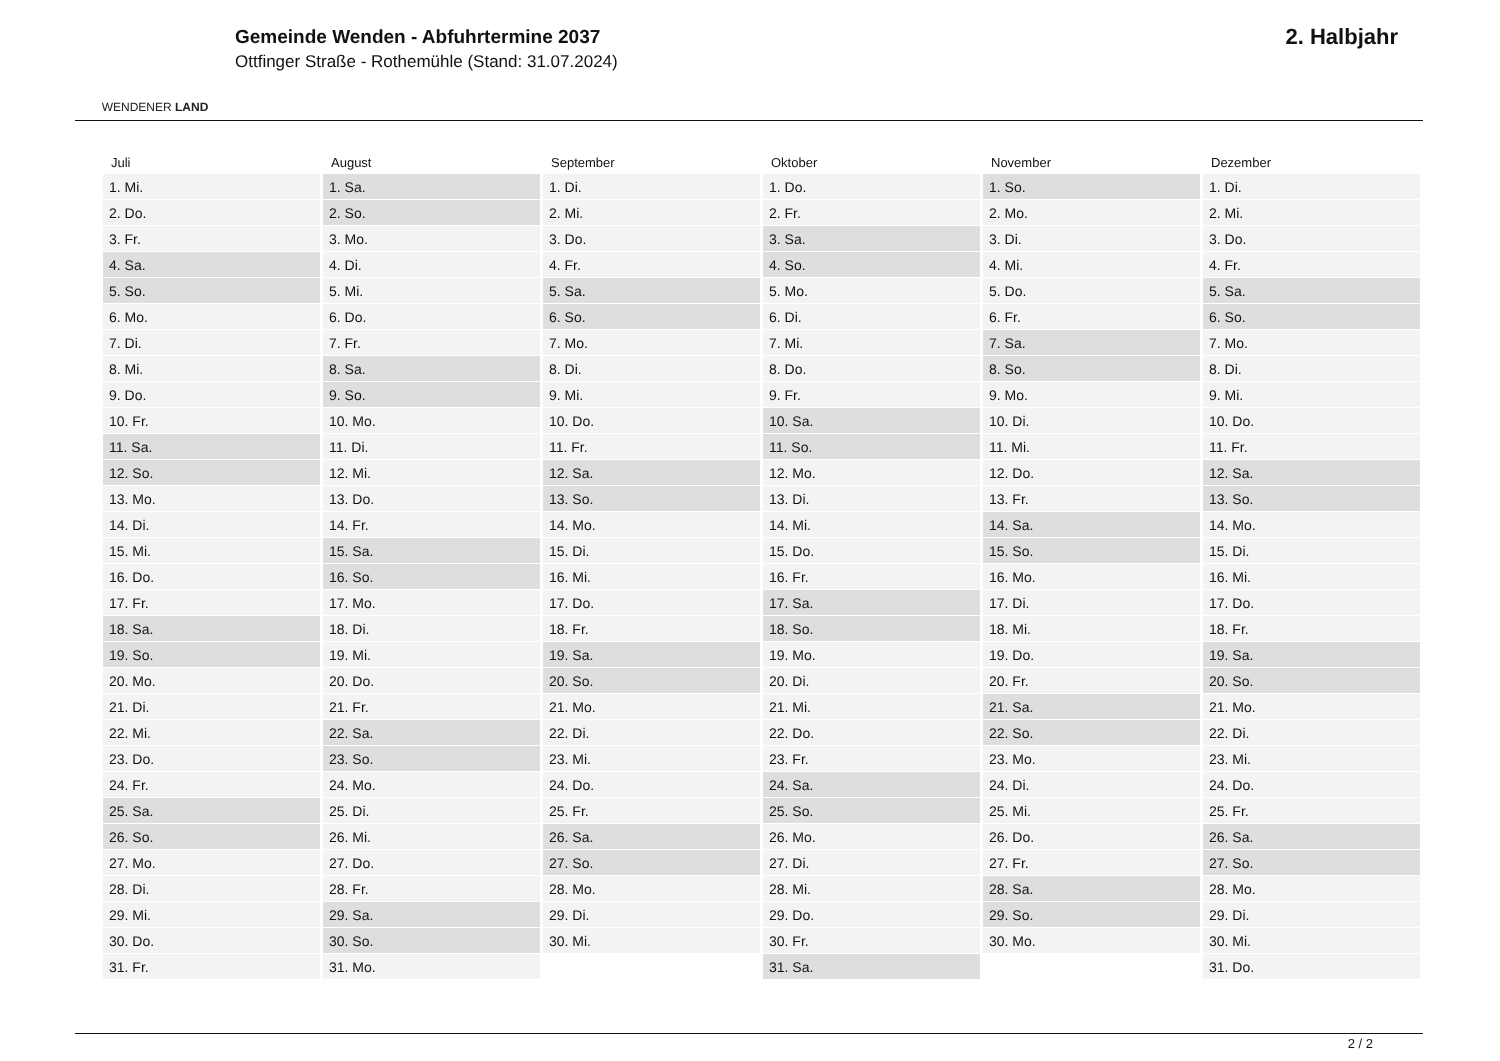WENDENER LAND
Gemeinde Wenden - Abfuhrtermine 2037
Ottfinger Straße - Rothemühle (Stand: 31.07.2024)
2. Halbjahr
| Juli | August | September | Oktober | November | Dezember |
| --- | --- | --- | --- | --- | --- |
| 1. Mi. | 1. Sa. | 1. Di. | 1. Do. | 1. So. | 1. Di. |
| 2. Do. | 2. So. | 2. Mi. | 2. Fr. | 2. Mo. | 2. Mi. |
| 3. Fr. | 3. Mo. | 3. Do. | 3. Sa. | 3. Di. | 3. Do. |
| 4. Sa. | 4. Di. | 4. Fr. | 4. So. | 4. Mi. | 4. Fr. |
| 5. So. | 5. Mi. | 5. Sa. | 5. Mo. | 5. Do. | 5. Sa. |
| 6. Mo. | 6. Do. | 6. So. | 6. Di. | 6. Fr. | 6. So. |
| 7. Di. | 7. Fr. | 7. Mo. | 7. Mi. | 7. Sa. | 7. Mo. |
| 8. Mi. | 8. Sa. | 8. Di. | 8. Do. | 8. So. | 8. Di. |
| 9. Do. | 9. So. | 9. Mi. | 9. Fr. | 9. Mo. | 9. Mi. |
| 10. Fr. | 10. Mo. | 10. Do. | 10. Sa. | 10. Di. | 10. Do. |
| 11. Sa. | 11. Di. | 11. Fr. | 11. So. | 11. Mi. | 11. Fr. |
| 12. So. | 12. Mi. | 12. Sa. | 12. Mo. | 12. Do. | 12. Sa. |
| 13. Mo. | 13. Do. | 13. So. | 13. Di. | 13. Fr. | 13. So. |
| 14. Di. | 14. Fr. | 14. Mo. | 14. Mi. | 14. Sa. | 14. Mo. |
| 15. Mi. | 15. Sa. | 15. Di. | 15. Do. | 15. So. | 15. Di. |
| 16. Do. | 16. So. | 16. Mi. | 16. Fr. | 16. Mo. | 16. Mi. |
| 17. Fr. | 17. Mo. | 17. Do. | 17. Sa. | 17. Di. | 17. Do. |
| 18. Sa. | 18. Di. | 18. Fr. | 18. So. | 18. Mi. | 18. Fr. |
| 19. So. | 19. Mi. | 19. Sa. | 19. Mo. | 19. Do. | 19. Sa. |
| 20. Mo. | 20. Do. | 20. So. | 20. Di. | 20. Fr. | 20. So. |
| 21. Di. | 21. Fr. | 21. Mo. | 21. Mi. | 21. Sa. | 21. Mo. |
| 22. Mi. | 22. Sa. | 22. Di. | 22. Do. | 22. So. | 22. Di. |
| 23. Do. | 23. So. | 23. Mi. | 23. Fr. | 23. Mo. | 23. Mi. |
| 24. Fr. | 24. Mo. | 24. Do. | 24. Sa. | 24. Di. | 24. Do. |
| 25. Sa. | 25. Di. | 25. Fr. | 25. So. | 25. Mi. | 25. Fr. |
| 26. So. | 26. Mi. | 26. Sa. | 26. Mo. | 26. Do. | 26. Sa. |
| 27. Mo. | 27. Do. | 27. So. | 27. Di. | 27. Fr. | 27. So. |
| 28. Di. | 28. Fr. | 28. Mo. | 28. Mi. | 28. Sa. | 28. Mo. |
| 29. Mi. | 29. Sa. | 29. Di. | 29. Do. | 29. So. | 29. Di. |
| 30. Do. | 30. So. | 30. Mi. | 30. Fr. | 30. Mo. | 30. Mi. |
| 31. Fr. | 31. Mo. | | 31. Sa. | | 31. Do. |
2 / 2